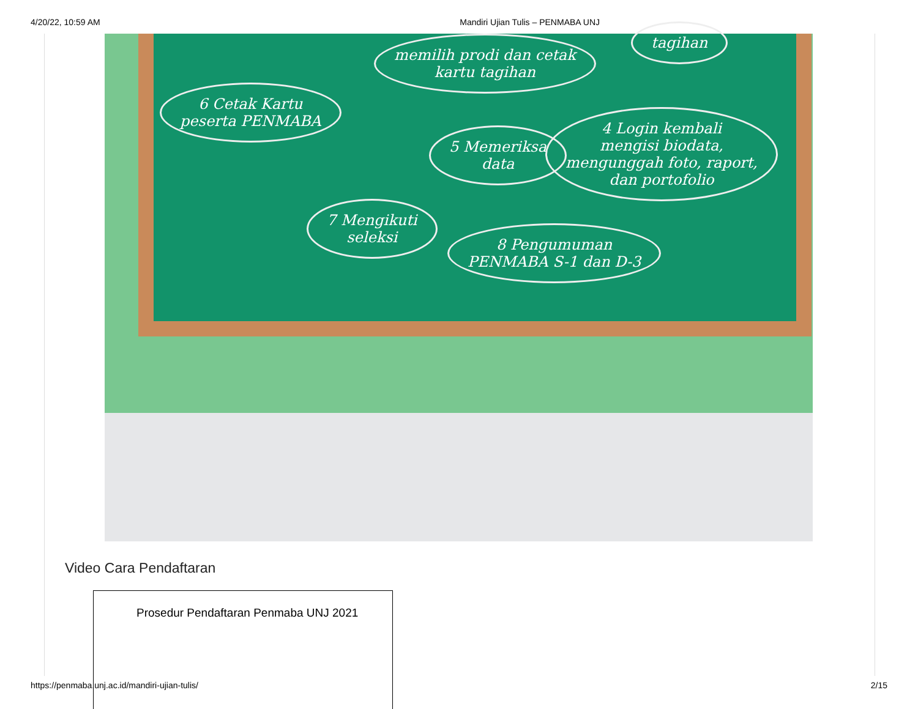4/20/22, 10:59 AM Mandiri Ujian Tulis – PENMABA UNJ
memilih prodi dan cetak
kartu tagihan
tagihan
6 Cetak Kartu
peserta PENMABA
5 Memeriksa
data
4 Login kembali
mengisi biodata,
mengunggah foto, raport,
dan portofolio
7 Mengikuti
seleksi
8 Pengumuman
PENMABA S-1 dan D-3
Video Cara Pendaftaran
Prosedur Pendaftaran Penmaba UNJ 2021
https://penmaba.unj.ac.id/mandiri-ujian-tulis/ 2/15